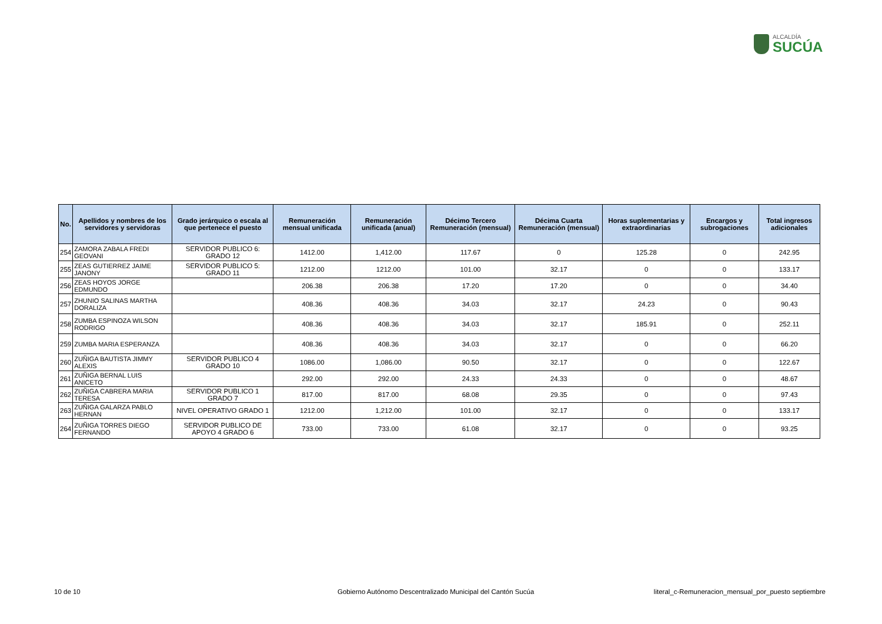ALCALDÍA
SUCÚA
| No. | Apellidos y nombres de los servidores y servidoras | Grado jerárquico o escala al que pertenece el puesto | Remuneración mensual unificada | Remuneración unificada (anual) | Décimo Tercero Remuneración (mensual) | Décima Cuarta Remuneración (mensual) | Horas suplementarias y extraordinarias | Encargos y subrogaciones | Total ingresos adicionales |
| --- | --- | --- | --- | --- | --- | --- | --- | --- | --- |
| 254 | ZAMORA ZABALA FREDI GEOVANI | SERVIDOR PUBLICO 6: GRADO 12 | 1412.00 | 1,412.00 | 117.67 | 0 | 125.28 | 0 | 242.95 |
| 255 | ZEAS GUTIERREZ JAIME JANONY | SERVIDOR PUBLICO 5: GRADO 11 | 1212.00 | 1212.00 | 101.00 | 32.17 | 0 | 0 | 133.17 |
| 256 | ZEAS HOYOS JORGE EDMUNDO | | 206.38 | 206.38 | 17.20 | 17.20 | 0 | 0 | 34.40 |
| 257 | ZHUNIO SALINAS MARTHA DORALIZA | | 408.36 | 408.36 | 34.03 | 32.17 | 24.23 | 0 | 90.43 |
| 258 | ZUMBA ESPINOZA WILSON RODRIGO | | 408.36 | 408.36 | 34.03 | 32.17 | 185.91 | 0 | 252.11 |
| 259 | ZUMBA MARIA ESPERANZA | | 408.36 | 408.36 | 34.03 | 32.17 | 0 | 0 | 66.20 |
| 260 | ZUÑIGA BAUTISTA JIMMY ALEXIS | SERVIDOR PUBLICO 4 GRADO 10 | 1086.00 | 1,086.00 | 90.50 | 32.17 | 0 | 0 | 122.67 |
| 261 | ZUÑIGA BERNAL LUIS ANICETO | | 292.00 | 292.00 | 24.33 | 24.33 | 0 | 0 | 48.67 |
| 262 | ZUÑIGA CABRERA MARIA TERESA | SERVIDOR PUBLICO 1 GRADO 7 | 817.00 | 817.00 | 68.08 | 29.35 | 0 | 0 | 97.43 |
| 263 | ZUÑIGA GALARZA PABLO HERNAN | NIVEL OPERATIVO GRADO 1 | 1212.00 | 1,212.00 | 101.00 | 32.17 | 0 | 0 | 133.17 |
| 264 | ZUÑIGA TORRES DIEGO FERNANDO | SERVIDOR PUBLICO DE APOYO 4 GRADO 6 | 733.00 | 733.00 | 61.08 | 32.17 | 0 | 0 | 93.25 |
10 de 10
Gobierno Autónomo Descentralizado Municipal del Cantón Sucúa
literal_c-Remuneracion_mensual_por_puesto septiembre